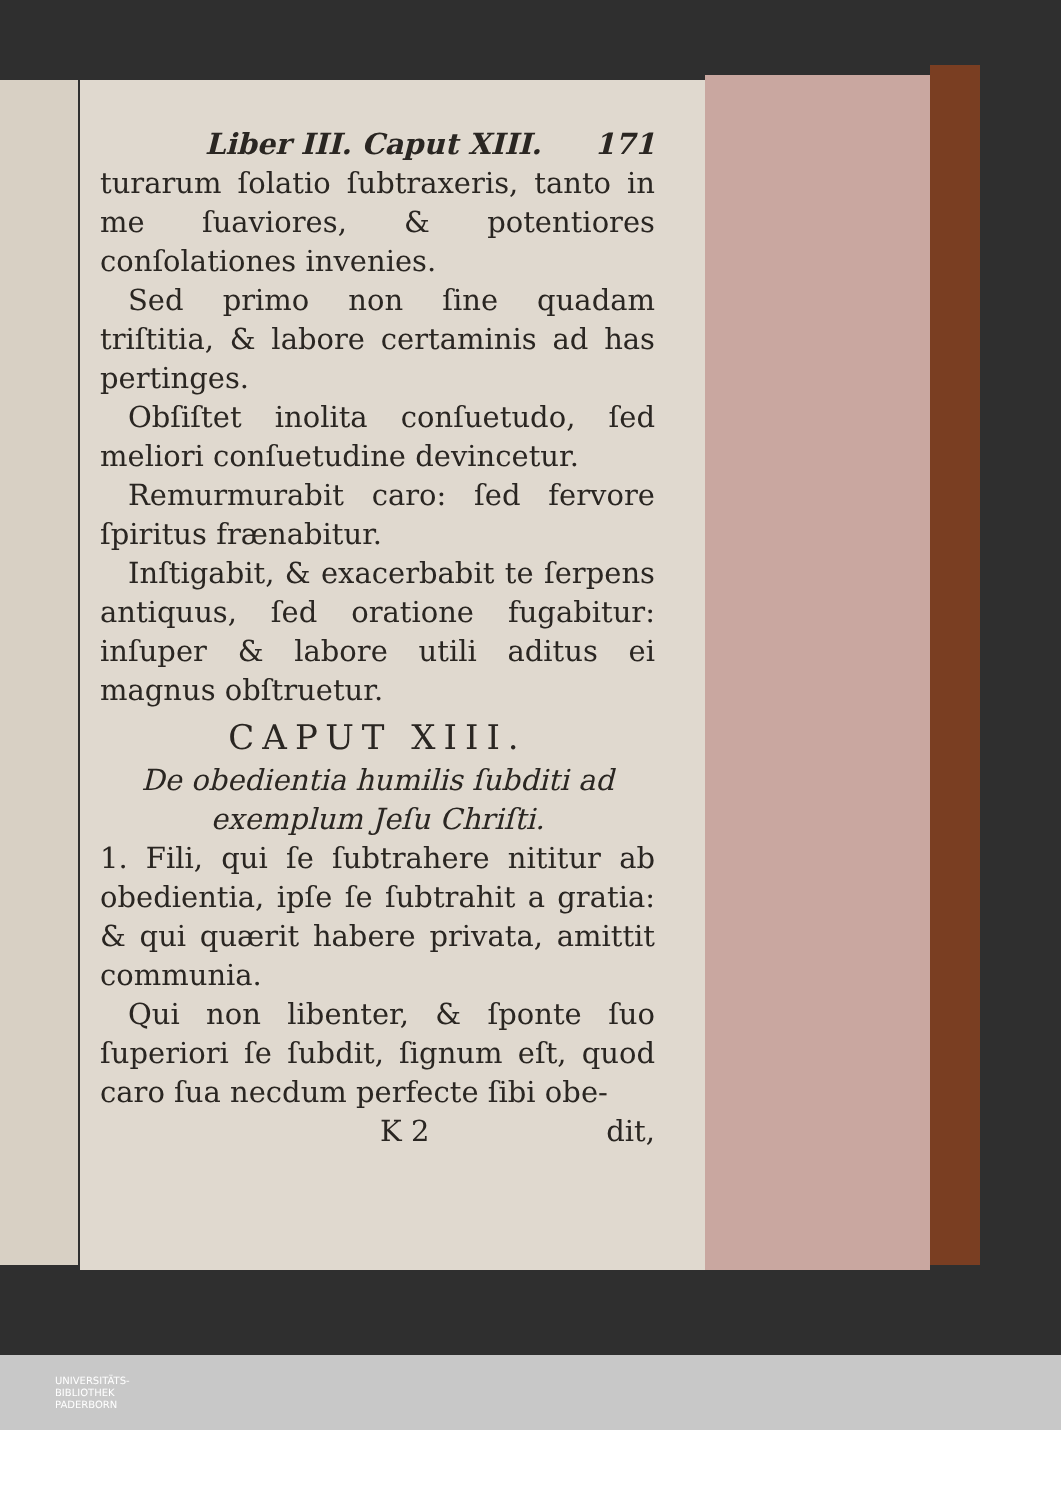Liber III. Caput XIII. 171
turarum ſolatio ſubtraxeris, tanto in me ſuaviores, & potentiores conſolationes invenies.
Sed primo non ſine quadam triſtitia, & labore certaminis ad has pertinges.
Obſiſtet inolita conſuetudo, ſed meliori conſuetudine devincetur.
Remurmurabit caro: ſed fervore ſpiritus frænabitur.
Inſtigabit, & exacerbabit te ſerpens antiquus, ſed oratione fugabitur: inſuper & labore utili aditus ei magnus obſtruetur.
CAPUT XIII.
De obedientia humilis ſubditi ad exemplum Jeſu Chriſti.
1. Fili, qui ſe ſubtrahere nititur ab obedientia, ipſe ſe ſubtrahit a gratia: & qui quærit habere privata, amittit communia.
Qui non libenter, & ſponte ſuo ſuperiori ſe ſubdit, ſignum eſt, quod caro ſua necdum perfecte ſibi obe-
K 2 dit,
UNIVERSITÄTS-
BIBLIOTHEK
PADERBORN